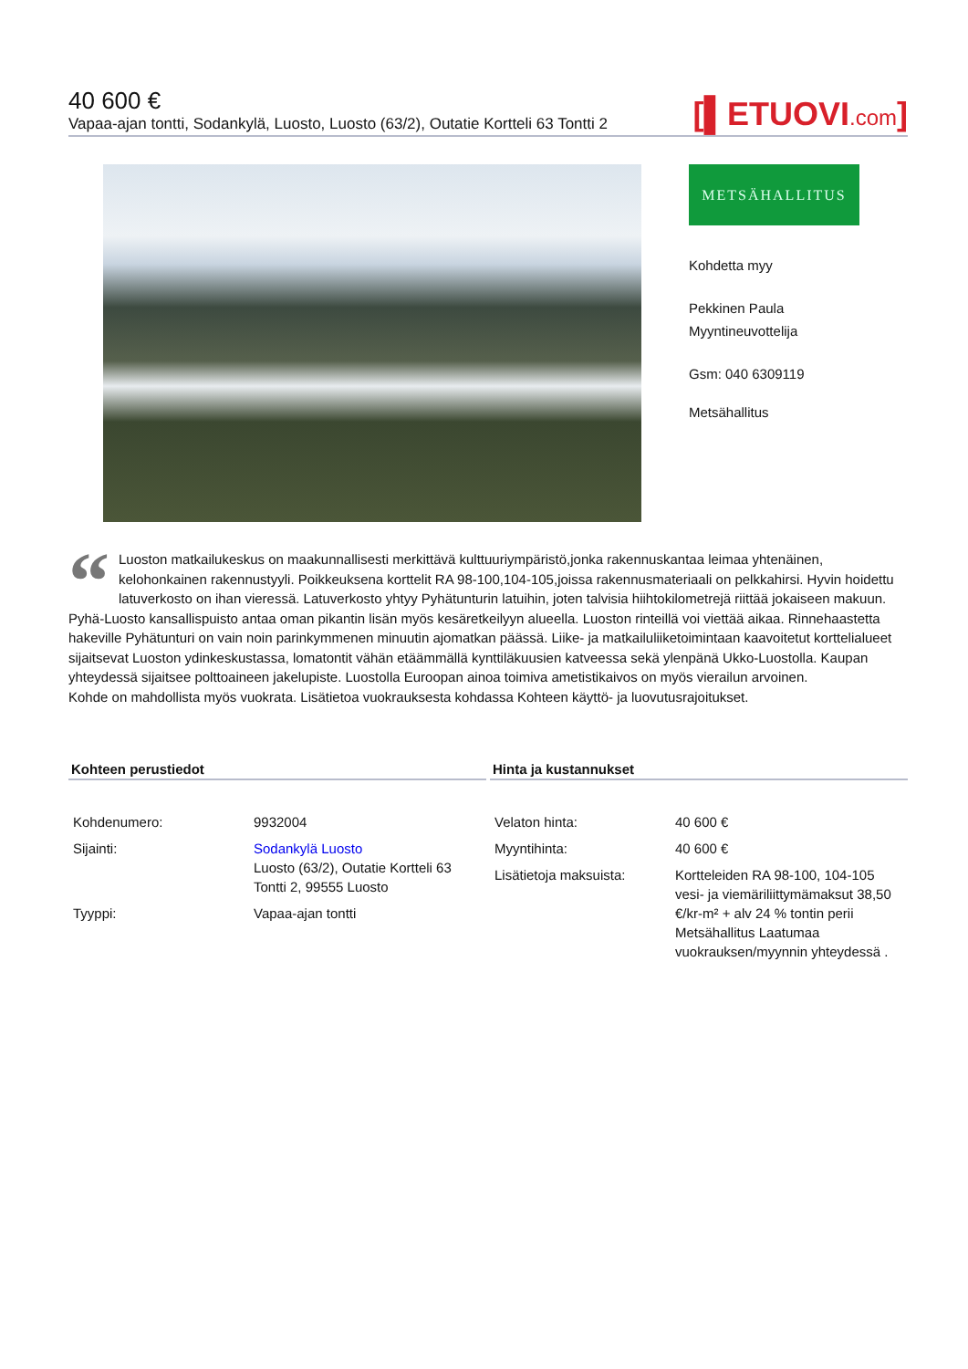40 600 €
Vapaa-ajan tontti, Sodankylä, Luosto, Luosto (63/2), Outatie Kortteli 63 Tontti 2 [▌ETUOVI.com]
METSÄHALLITUS
Kohdetta myy
Pekkinen Paula
Myyntineuvottelija
Gsm: 040 6309119
Metsähallitus
“Luoston matkailukeskus on maakunnallisesti merkittävä kulttuuriympäristö,jonka rakennuskantaa leimaa yhtenäinen, kelohonkainen rakennustyyli. Poikkeuksena korttelit RA 98-100,104-105,joissa rakennusmateriaali on pelkkahirsi. Hyvin hoidettu latuverkosto on ihan vieressä. Latuverkosto yhtyy Pyhätunturin latuihin, joten talvisia hiihtokilometrejä riittää jokaiseen makuun. Pyhä-Luosto kansallispuisto antaa oman pikantin lisän myös kesäretkeilyyn alueella. Luoston rinteillä voi viettää aikaa. Rinnehaastetta hakeville Pyhätunturi on vain noin parinkymmenen minuutin ajomatkan päässä. Liike- ja matkailuliiketoimintaan kaavoitetut korttelialueet sijaitsevat Luoston ydinkeskustassa, lomatontit vähän etäämmällä kynttiläkuusien katveessa sekä ylenpänä Ukko-Luostolla. Kaupan yhteydessä sijaitsee polttoaineen jakelupiste. Luostolla Euroopan ainoa toimiva ametistikaivos on myös vierailun arvoinen.
Kohde on mahdollista myös vuokrata. Lisätietoa vuokrauksesta kohdassa Kohteen käyttö- ja luovutusrajoitukset.
Kohteen perustiedot
| Kohdenumero: | 9932004 |
| Sijainti: | Sodankylä Luosto Luosto (63/2), Outatie Kortteli 63 Tontti 2, 99555 Luosto |
| Tyyppi: | Vapaa-ajan tontti |
Hinta ja kustannukset
| Velaton hinta: | 40 600 € |
| Myyntihinta: | 40 600 € |
| Lisätietoja maksuista: | Kortteleiden RA 98-100, 104-105 vesi- ja viemäriliittymämaksut 38,50 €/kr-m² + alv 24 % tontin perii Metsähallitus Laatumaa vuokrauksen/myynnin yhteydessä . |